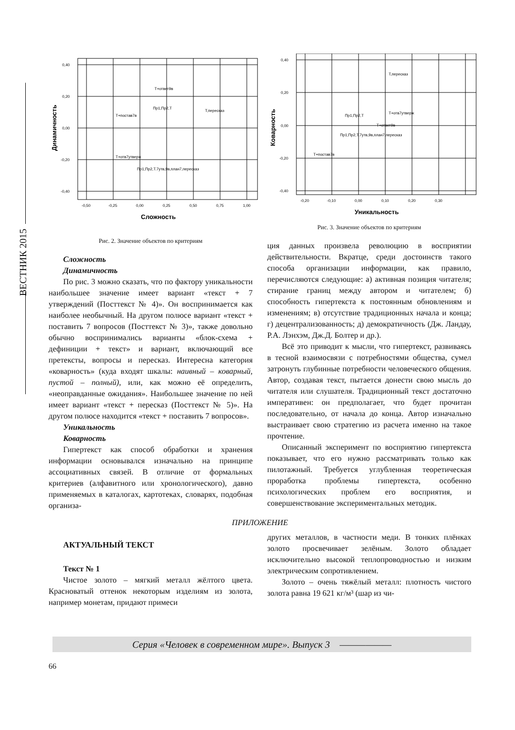ВЕСТНИК 2015
0,40
0,20
0,00
-0,20
-0,40
-0,50
-0,25
0,00
0,25
0,50
0,75
1,00
Т+ответ9в
Пр1,Пр2,Т
Т,пересказ
Т+постав7в
Т+отв7утверж
Пр1,Пр2,Т.7утв,9в,план7,пересказ
Сложность
Динамичность
Рис. 2. Значение объектов по критериям
Сложность
Динамичность
По рис. 3 можно сказать, что по фактору уникальности наибольшее значение имеет вариант «текст + 7 утверждений (Посттекст № 4)». Он воспринимается как наиболее необычный. На другом полюсе вариант «текст + поставить 7 вопросов (Посттекст № 3)», также довольно обычно воспринимались варианты «блок-схема + дефиниции + текст» и вариант, включающий все претексты, вопросы и пересказ. Интересна категория «коварность» (куда входят шкалы: наивный – коварный, пустой – полный), или, как можно её определить, «неоправданные ожидания». Наибольшее значение по ней имеет вариант «текст + пересказ (Посттекст № 5)». На другом полюсе находится «текст + поставить 7 вопросов».
Уникальность
Коварность
Гипертекст как способ обработки и хранения информации основывался изначально на принципе ассоциативных связей. В отличие от формальных критериев (алфавитного или хронологического), давно применяемых в каталогах, картотеках, словарях, подобная организа-
0,40
0,20
0,00
-0,20
-0,40
-0,20
-0,10
0,00
0,10
0,20
0,30
Т,пересказ
Пр1,Пр2,Т
Т+отв7утверж
Т+ответ9в
Пр1,Пр2,Т.7утв,9в,план7,пересказ
Т+постав7в
Уникальность
Коварность
Рис. 3. Значение объектов по критериям
ция данных произвела революцию в восприятии действительности. Вкратце, среди достоинств такого способа организации информации, как правило, перечисляются следующие: а) активная позиция читателя; стирание границ между автором и читателем; б) способность гипертекста к постоянным обновлениям и изменениям; в) отсутствие традиционных начала и конца; г) децентрализованность; д) демократичность (Дж. Ландау, Р.А. Лэнхэм, Дж.Д. Болтер и др.).
Всё это приводит к мысли, что гипертекст, развиваясь в тесной взаимосвязи с потребностями общества, сумел затронуть глубинные потребности человеческого общения. Автор, создавая текст, пытается донести свою мысль до читателя или слушателя. Традиционный текст достаточно императивен: он предполагает, что будет прочитан последовательно, от начала до конца. Автор изначально выстраивает свою стратегию из расчета именно на такое прочтение.
Описанный эксперимент по восприятию гипертекста показывает, что его нужно рассматривать только как пилотажный. Требуется углубленная теоретическая проработка проблемы гипертекста, особенно психологических проблем его восприятия, и совершенствование экспериментальных методик.
ПРИЛОЖЕНИЕ
АКТУАЛЬНЫЙ ТЕКСТ
Текст № 1
Чистое золото – мягкий металл жёлтого цвета. Красноватый оттенок некоторым изделиям из золота, например монетам, придают примеси
других металлов, в частности меди. В тонких плёнках золото просвечивает зелёным. Золото обладает исключительно высокой теплопроводностью и низким электрическим сопротивлением.
Золото – очень тяжёлый металл: плотность чистого золота равна 19 621 кг/м³ (шар из чи-
Серия «Человек в современном мире». Выпуск 3 ——————
66